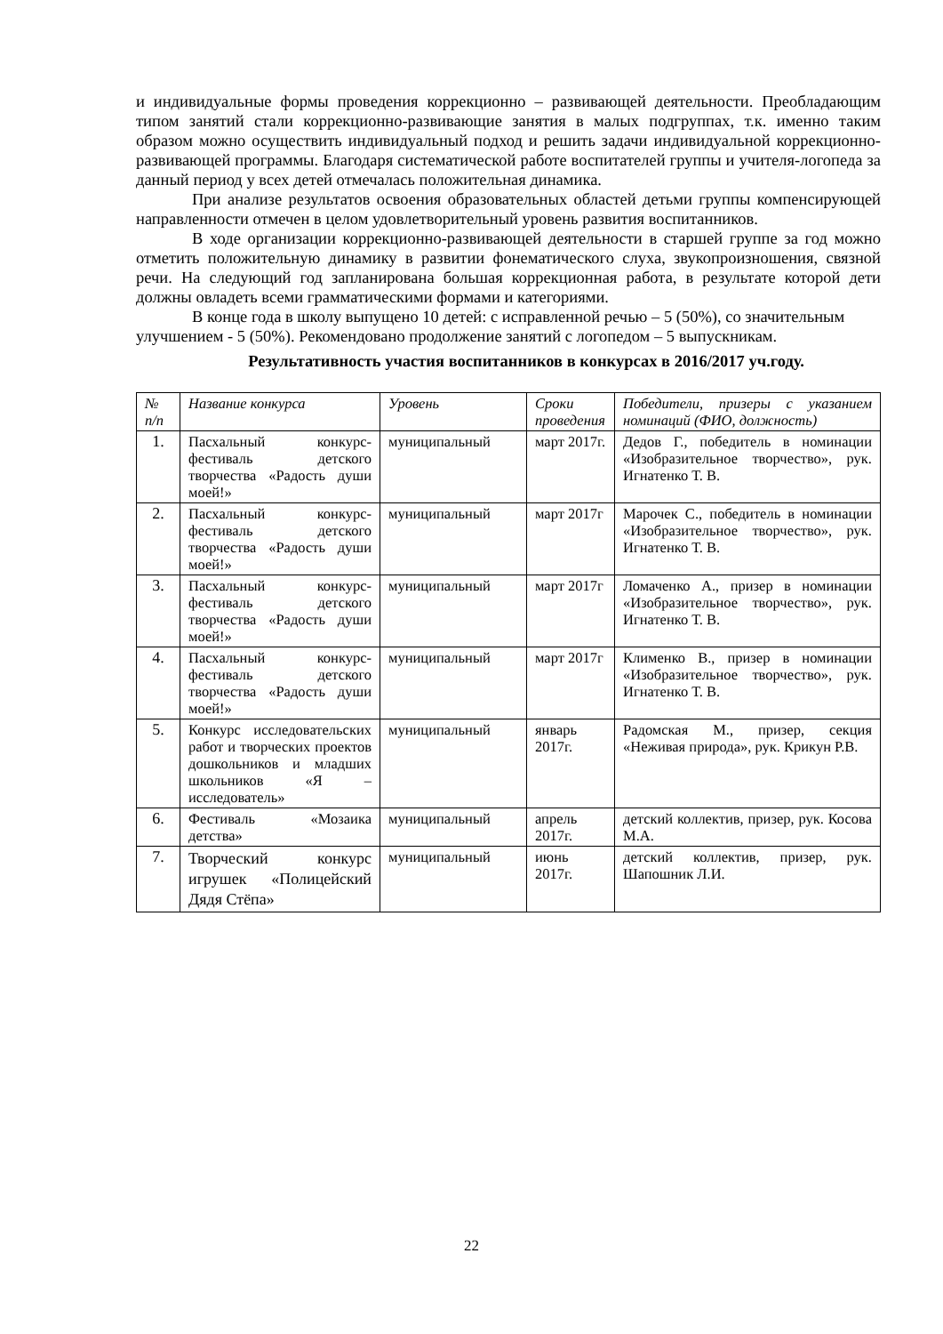и индивидуальные формы проведения коррекционно – развивающей деятельности. Преобладающим типом занятий стали коррекционно-развивающие занятия в малых подгруппах, т.к. именно таким образом можно осуществить индивидуальный подход и решить задачи индивидуальной коррекционно-развивающей программы. Благодаря систематической работе воспитателей группы и учителя-логопеда за данный период у всех детей отмечалась положительная динамика.
При анализе результатов освоения образовательных областей детьми группы компенсирующей направленности отмечен в целом удовлетворительный уровень развития воспитанников.
В ходе организации коррекционно-развивающей деятельности в старшей группе за год можно отметить положительную динамику в развитии фонематического слуха, звукопроизношения, связной речи. На следующий год запланирована большая коррекционная работа, в результате которой дети должны овладеть всеми грамматическими формами и категориями.
В конце года в школу выпущено 10 детей: с исправленной речью – 5 (50%), со значительным улучшением - 5 (50%). Рекомендовано продолжение занятий с логопедом – 5 выпускникам.
Результативность участия воспитанников в конкурсах в 2016/2017 уч.году.
| № п/п | Название конкурса | Уровень | Сроки проведения | Победители, призеры с указанием номинаций (ФИО, должность) |
| --- | --- | --- | --- | --- |
| 1. | Пасхальный конкурс-фестиваль детского творчества «Радость души моей!» | муниципальный | март 2017г. | Дедов Г., победитель в номинации «Изобразительное творчество», рук. Игнатенко Т. В. |
| 2. | Пасхальный конкурс-фестиваль детского творчества «Радость души моей!» | муниципальный | март 2017г | Марочек С., победитель в номинации «Изобразительное творчество», рук. Игнатенко Т. В. |
| 3. | Пасхальный конкурс-фестиваль детского творчества «Радость души моей!» | муниципальный | март 2017г | Ломаченко А., призер в номинации «Изобразительное творчество», рук. Игнатенко Т. В. |
| 4. | Пасхальный конкурс-фестиваль детского творчества «Радость души моей!» | муниципальный | март 2017г | Клименко В., призер в номинации «Изобразительное творчество», рук. Игнатенко Т. В. |
| 5. | Конкурс исследовательских работ и творческих проектов дошкольников и младших школьников «Я – исследователь» | муниципальный | январь 2017г. | Радомская М., призер, секция «Неживая природа», рук. Крикун Р.В. |
| 6. | Фестиваль «Мозаика детства» | муниципальный | апрель 2017г. | детский коллектив, призер, рук. Косова М.А. |
| 7. | Творческий конкурс игрушек «Полицейский Дядя Стёпа» | муниципальный | июнь 2017г. | детский коллектив, призер, рук. Шапошник Л.И. |
22